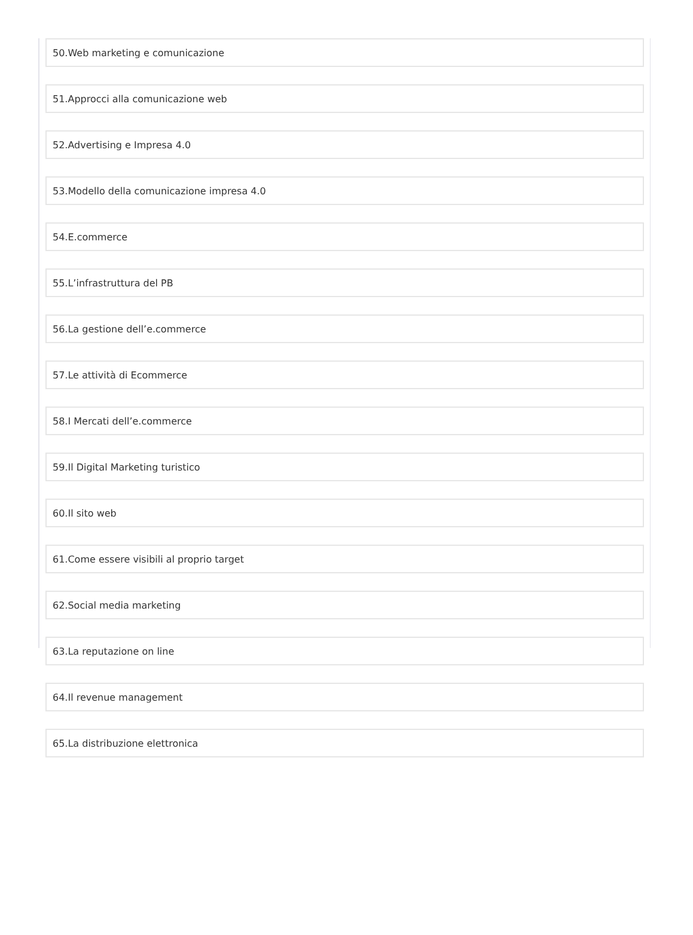50.Web marketing e comunicazione
51.Approcci alla comunicazione web
52.Advertising e Impresa 4.0
53.Modello della comunicazione impresa 4.0
54.E.commerce
55.L’infrastruttura del PB
56.La gestione dell’e.commerce
57.Le attività di Ecommerce
58.I Mercati dell’e.commerce
59.Il Digital Marketing turistico
60.Il sito web
61.Come essere visibili al proprio target
62.Social media marketing
63.La reputazione on line
64.Il revenue management
65.La distribuzione elettronica